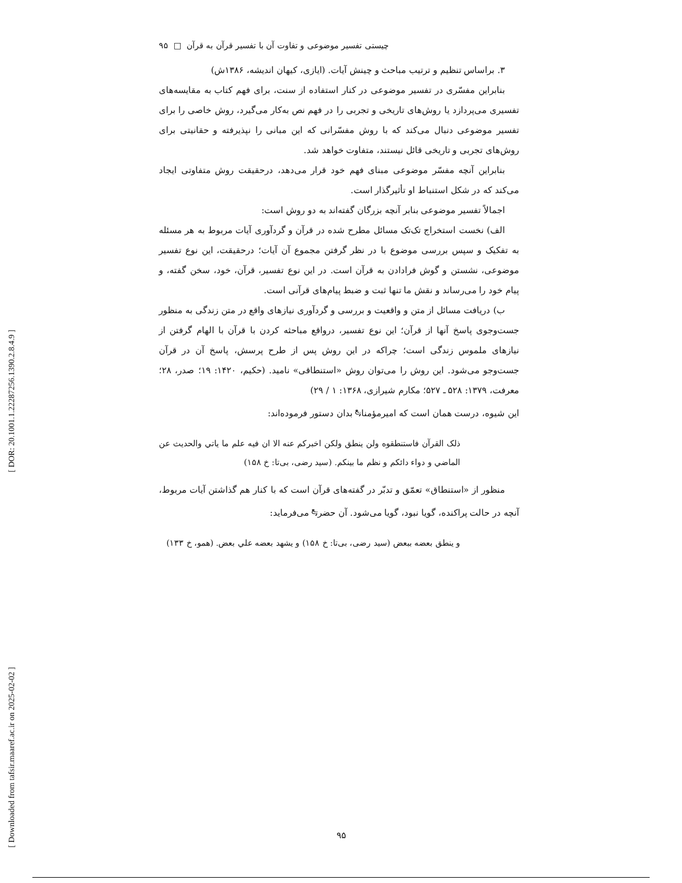[ DOR: 20.1001.1.22287256.1390.2.8.4.9 ]
[ Downloaded from tafsir.maaref.ac.ir on 2025-02-02 ]
چیستی تفسیر موضوعی و تفاوت آن با تفسیر قرآن به قرآن □ ۹۵
۳. براساس تنظیم و ترتیب مباحث و چینش آیات. (ایازی، کیهان اندیشه، ۱۳۸۶ش)
بنابراین مفسّری در تفسیر موضوعی در کنار استفاده از سنت، برای فهم کتاب به مقایسه‌های تفسیری می‌پردازد یا روش‌های تاریخی و تجربی را در فهم نص به‌کار می‌گیرد، روش خاصی را برای تفسیر موضوعی دنبال می‌کند که با روش مفسّرانی که این مبانی را نپذیرفته و حقانیتی برای روش‌های تجربی و تاریخی قائل نیستند، متفاوت خواهد شد.
بنابراین آنچه مفسّر موضوعی مبنای فهم خود قرار می‌دهد، درحقیقت روش متفاوتی ایجاد می‌کند که در شکل استنباط او تأثیرگذار است.
اجمالاً تفسیر موضوعی بنابر آنچه بزرگان گفته‌اند به دو روش است:
الف) نخست استخراج تک‌تک مسائل مطرح شده در قرآن و گردآوری آیات مربوط به هر مسئله به تفکیک و سپس بررسی موضوع با در نظر گرفتن مجموع آن آیات؛ درحقیقت، این نوع تفسیر موضوعی، نشستن و گوش فرادادن به قرآن است. در این نوع تفسیر، قرآن، خود، سخن گفته، و پیام خود را می‌رساند و نقش ما تنها ثبت و ضبط پیام‌های قرآنی است.
ب) دریافت مسائل از متن و واقعیت و بررسی و گردآوری نیازهای واقع در متن زندگی به منظور جست‌وجوی پاسخ آنها از قرآن؛ این نوع تفسیر، درواقع مباحثه کردن با قرآن با الهام گرفتن از نیازهای ملموس زندگی است؛ چراکه در این روش پس از طرح پرسش، پاسخ آن در قرآن جست‌وجو می‌شود. این روش را می‌توان روش «استنطاقی» نامید. (حکیم، ۱۴۲۰: ۱۹؛ صدر، ۲۸؛ معرفت، ۱۳۷۹: ۵۲۸ ـ ۵۲۷؛ مکارم شیرازی، ۱۳۶۸: ۱ / ۲۹)
این شیوه، درست همان است که امیرمؤمنان<sup>ع</sup> بدان دستور فرموده‌اند:
ذلک القرآن فاستنطقوه ولن ينطق ولكن اخبركم عنه الا ان فيه علم ما ياتي والحديث عن الماضي و دواء دائکم و نظم ما بينكم. (سید رضی، بی‌تا: خ ۱۵۸)
منظور از «استنطاق» تعمّق و تدبّر در گفته‌های قرآن است که با کنار هم گذاشتن آیات مربوط، آنچه در حالت پراکنده، گویا نبود، گویا می‌شود. آن حضرت<sup>ع</sup> می‌فرماید:
و ينطق بعضه ببعض (سید رضی، بی‌تا: خ ۱۵۸) و يشهد بعضه علي بعض. (همو، خ ۱۳۳)
۹۵